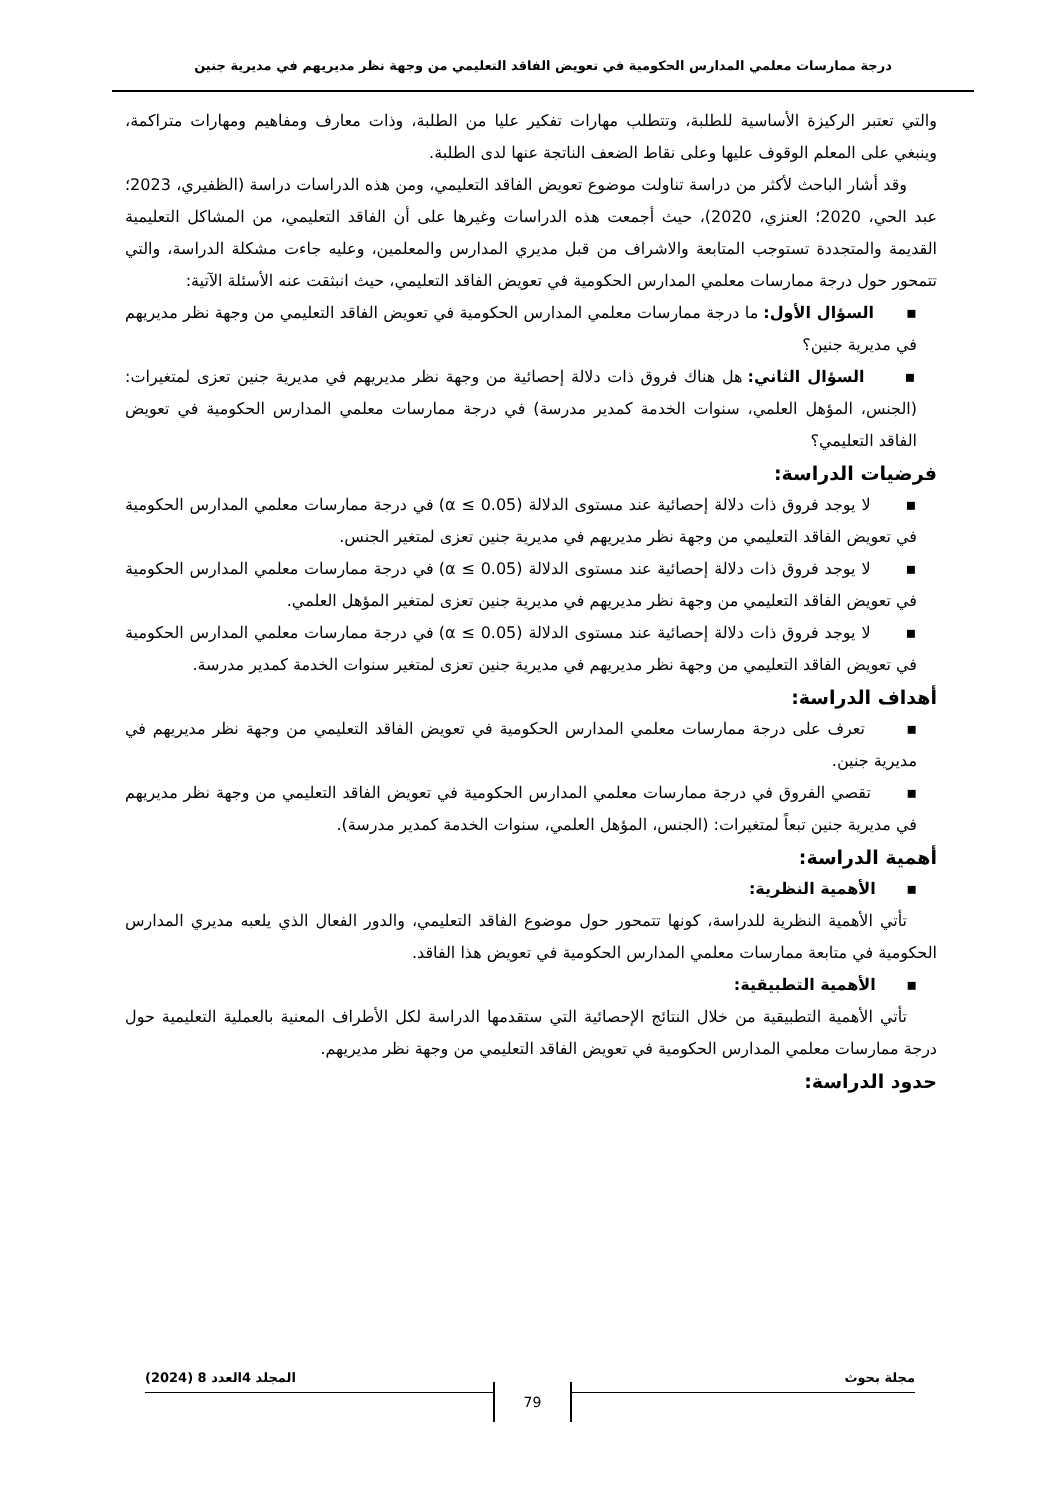درجة ممارسات معلمي المدارس الحكومية في تعويض الفاقد التعليمي من وجهة نظر مديريهم في مديرية جنين
والتي تعتبر الركيزة الأساسية للطلبة، وتتطلب مهارات تفكير عليا من الطلبة، وذات معارف ومفاهيم ومهارات متراكمة، وينبغي على المعلم الوقوف عليها وعلى نقاط الضعف الناتجة عنها لدى الطلبة.
وقد أشار الباحث لأكثر من دراسة تناولت موضوع تعويض الفاقد التعليمي، ومن هذه الدراسات دراسة (الظفيري، 2023؛ عبد الحي، 2020؛ العنزي، 2020)، حيث أجمعت هذه الدراسات وغيرها على أن الفاقد التعليمي، من المشاكل التعليمية القديمة والمتجددة تستوجب المتابعة والاشراف من قبل مديري المدارس والمعلمين، وعليه جاءت مشكلة الدراسة، والتي تتمحور حول درجة ممارسات معلمي المدارس الحكومية في تعويض الفاقد التعليمي، حيث انبثقت عنه الأسئلة الآتية:
▪ السؤال الأول: ما درجة ممارسات معلمي المدارس الحكومية في تعويض الفاقد التعليمي من وجهة نظر مديريهم في مديرية جنين؟
▪ السؤال الثاني: هل هناك فروق ذات دلالة إحصائية من وجهة نظر مديريهم في مديرية جنين تعزى لمتغيرات: (الجنس، المؤهل العلمي، سنوات الخدمة كمدير مدرسة) في درجة ممارسات معلمي المدارس الحكومية في تعويض الفاقد التعليمي؟
فرضيات الدراسة:
▪ لا يوجد فروق ذات دلالة إحصائية عند مستوى الدلالة (α ≤ 0.05) في درجة ممارسات معلمي المدارس الحكومية في تعويض الفاقد التعليمي من وجهة نظر مديريهم في مديرية جنين تعزى لمتغير الجنس.
▪ لا يوجد فروق ذات دلالة إحصائية عند مستوى الدلالة (α ≤ 0.05) في درجة ممارسات معلمي المدارس الحكومية في تعويض الفاقد التعليمي من وجهة نظر مديريهم في مديرية جنين تعزى لمتغير المؤهل العلمي.
▪ لا يوجد فروق ذات دلالة إحصائية عند مستوى الدلالة (α ≤ 0.05) في درجة ممارسات معلمي المدارس الحكومية في تعويض الفاقد التعليمي من وجهة نظر مديريهم في مديرية جنين تعزى لمتغير سنوات الخدمة كمدير مدرسة.
أهداف الدراسة:
▪ تعرف على درجة ممارسات معلمي المدارس الحكومية في تعويض الفاقد التعليمي من وجهة نظر مديريهم في مديرية جنين.
▪ تقصي الفروق في درجة ممارسات معلمي المدارس الحكومية في تعويض الفاقد التعليمي من وجهة نظر مديريهم في مديرية جنين تبعاً لمتغيرات: (الجنس، المؤهل العلمي، سنوات الخدمة كمدير مدرسة).
أهمية الدراسة:
▪ الأهمية النظرية:
تأتي الأهمية النظرية للدراسة، كونها تتمحور حول موضوع الفاقد التعليمي، والدور الفعال الذي يلعبه مديري المدارس الحكومية في متابعة ممارسات معلمي المدارس الحكومية في تعويض هذا الفاقد.
▪ الأهمية التطبيقية:
تأتي الأهمية التطبيقية من خلال النتائج الإحصائية التي ستقدمها الدراسة لكل الأطراف المعنية بالعملية التعليمية حول درجة ممارسات معلمي المدارس الحكومية في تعويض الفاقد التعليمي من وجهة نظر مديريهم.
حدود الدراسة:
مجلة بحوث المجلد 4العدد 8 (2024)
79